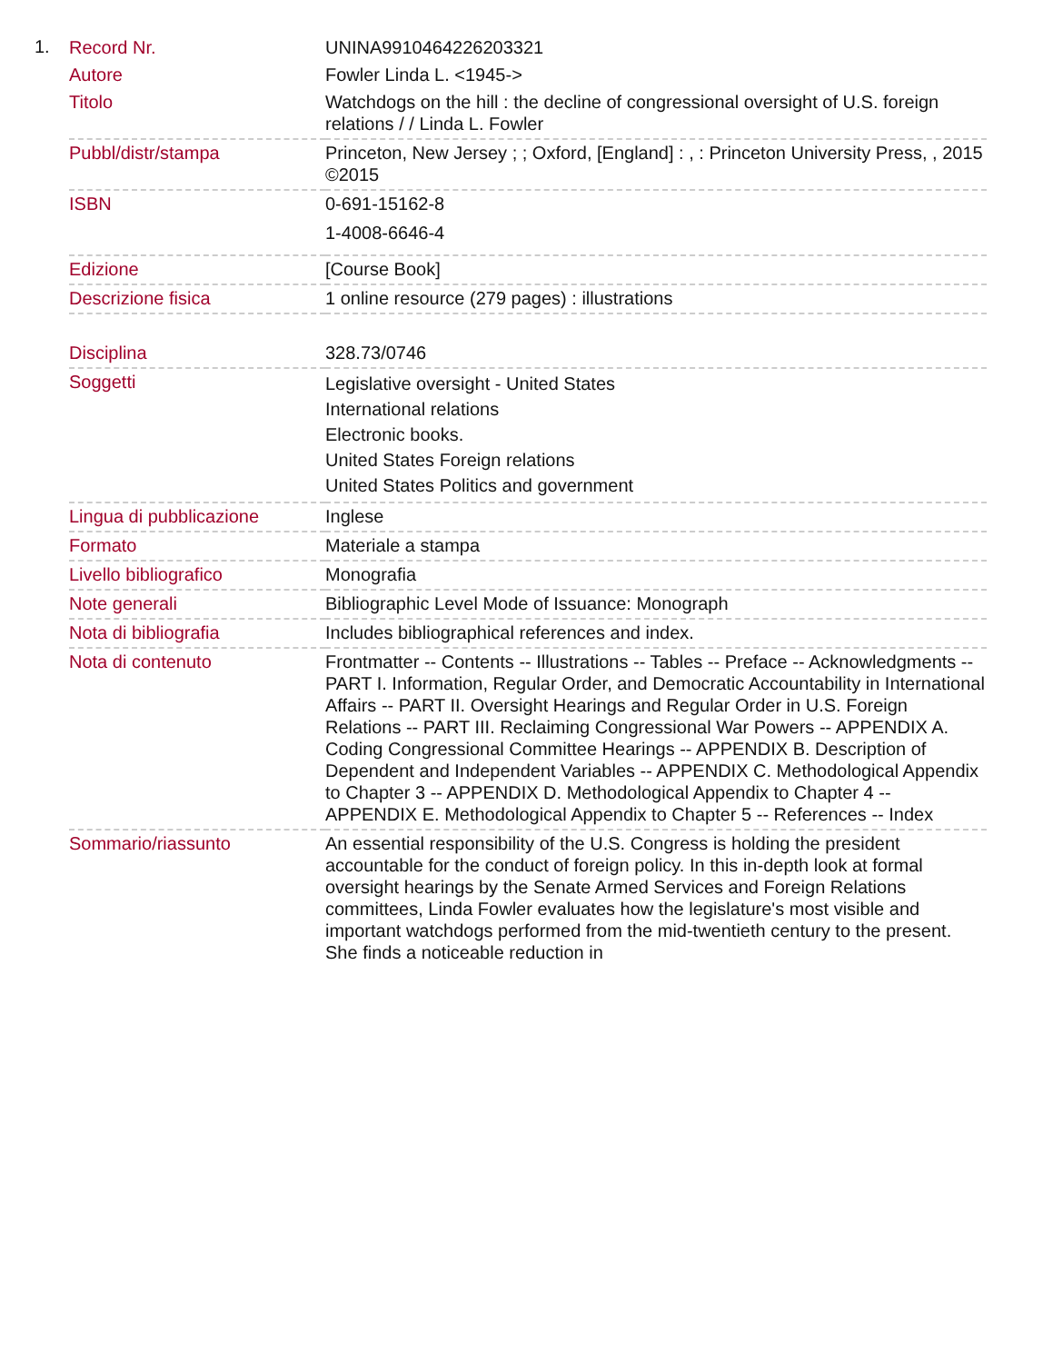1.
| Record Nr. | UNINA9910464226203321 |
| Autore | Fowler Linda L. <1945-> |
| Titolo | Watchdogs on the hill : the decline of congressional oversight of U.S. foreign relations / / Linda L. Fowler |
| Pubbl/distr/stampa | Princeton, New Jersey ; ; Oxford, [England] : , : Princeton University Press, , 2015 ©2015 |
| ISBN | 0-691-15162-8 1-4008-6646-4 |
| Edizione | [Course Book] |
| Descrizione fisica | 1 online resource (279 pages) : illustrations |
| Disciplina | 328.73/0746 |
| Soggetti | Legislative oversight - United States International relations Electronic books. United States Foreign relations United States Politics and government |
| Lingua di pubblicazione | Inglese |
| Formato | Materiale a stampa |
| Livello bibliografico | Monografia |
| Note generali | Bibliographic Level Mode of Issuance: Monograph |
| Nota di bibliografia | Includes bibliographical references and index. |
| Nota di contenuto | Frontmatter -- Contents -- Illustrations -- Tables -- Preface -- Acknowledgments -- PART I. Information, Regular Order, and Democratic Accountability in International Affairs -- PART II. Oversight Hearings and Regular Order in U.S. Foreign Relations -- PART III. Reclaiming Congressional War Powers -- APPENDIX A. Coding Congressional Committee Hearings -- APPENDIX B. Description of Dependent and Independent Variables -- APPENDIX C. Methodological Appendix to Chapter 3 -- APPENDIX D. Methodological Appendix to Chapter 4 -- APPENDIX E. Methodological Appendix to Chapter 5 -- References -- Index |
| Sommario/riassunto | An essential responsibility of the U.S. Congress is holding the president accountable for the conduct of foreign policy. In this in-depth look at formal oversight hearings by the Senate Armed Services and Foreign Relations committees, Linda Fowler evaluates how the legislature's most visible and important watchdogs performed from the mid-twentieth century to the present. She finds a noticeable reduction in |